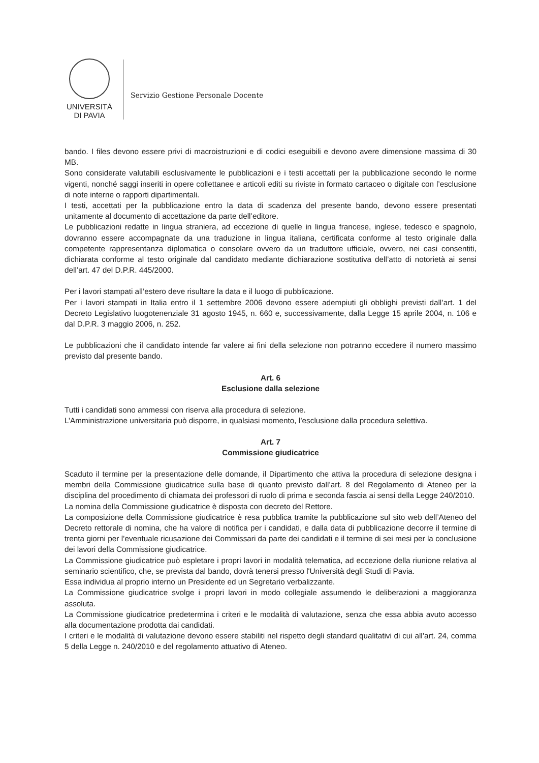UNIVERSITÀ
DI PAVIA
Servizio Gestione Personale Docente
bando. I files devono essere privi di macroistruzioni e di codici eseguibili e devono avere dimensione massima di 30 MB.
Sono considerate valutabili esclusivamente le pubblicazioni e i testi accettati per la pubblicazione secondo le norme vigenti, nonché saggi inseriti in opere collettanee e articoli editi su riviste in formato cartaceo o digitale con l’esclusione di note interne o rapporti dipartimentali.
I testi, accettati per la pubblicazione entro la data di scadenza del presente bando, devono essere presentati unitamente al documento di accettazione da parte dell’editore.
Le pubblicazioni redatte in lingua straniera, ad eccezione di quelle in lingua francese, inglese, tedesco e spagnolo, dovranno essere accompagnate da una traduzione in lingua italiana, certificata conforme al testo originale dalla competente rappresentanza diplomatica o consolare ovvero da un traduttore ufficiale, ovvero, nei casi consentiti, dichiarata conforme al testo originale dal candidato mediante dichiarazione sostitutiva dell’atto di notorietà ai sensi dell’art. 47 del D.P.R. 445/2000.
Per i lavori stampati all’estero deve risultare la data e il luogo di pubblicazione.
Per i lavori stampati in Italia entro il 1 settembre 2006 devono essere adempiuti gli obblighi previsti dall’art. 1 del Decreto Legislativo luogotenenziale 31 agosto 1945, n. 660 e, successivamente, dalla Legge 15 aprile 2004, n. 106 e dal D.P.R. 3 maggio 2006, n. 252.
Le pubblicazioni che il candidato intende far valere ai fini della selezione non potranno eccedere il numero massimo previsto dal presente bando.
Art. 6
Esclusione dalla selezione
Tutti i candidati sono ammessi con riserva alla procedura di selezione.
L’Amministrazione universitaria può disporre, in qualsiasi momento, l’esclusione dalla procedura selettiva.
Art. 7
Commissione giudicatrice
Scaduto il termine per la presentazione delle domande, il Dipartimento che attiva la procedura di selezione designa i membri della Commissione giudicatrice sulla base di quanto previsto dall’art. 8 del Regolamento di Ateneo per la disciplina del procedimento di chiamata dei professori di ruolo di prima e seconda fascia ai sensi della Legge 240/2010.
La nomina della Commissione giudicatrice è disposta con decreto del Rettore.
La composizione della Commissione giudicatrice è resa pubblica tramite la pubblicazione sul sito web dell’Ateneo del Decreto rettorale di nomina, che ha valore di notifica per i candidati, e dalla data di pubblicazione decorre il termine di trenta giorni per l’eventuale ricusazione dei Commissari da parte dei candidati e il termine di sei mesi per la conclusione dei lavori della Commissione giudicatrice.
La Commissione giudicatrice può espletare i propri lavori in modalità telematica, ad eccezione della riunione relativa al seminario scientifico, che, se prevista dal bando, dovrà tenersi presso l'Università degli Studi di Pavia.
Essa individua al proprio interno un Presidente ed un Segretario verbalizzante.
La Commissione giudicatrice svolge i propri lavori in modo collegiale assumendo le deliberazioni a maggioranza assoluta.
La Commissione giudicatrice predetermina i criteri e le modalità di valutazione, senza che essa abbia avuto accesso alla documentazione prodotta dai candidati.
I criteri e le modalità di valutazione devono essere stabiliti nel rispetto degli standard qualitativi di cui all’art. 24, comma 5 della Legge n. 240/2010 e del regolamento attuativo di Ateneo.